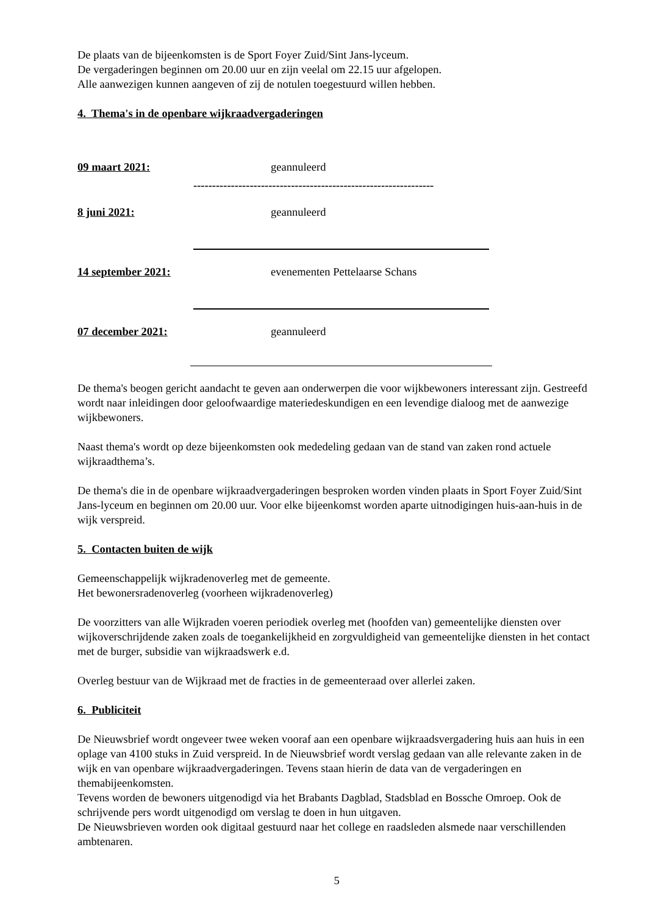De plaats van de bijeenkomsten is de Sport Foyer Zuid/Sint Jans-lyceum.
De vergaderingen beginnen om 20.00 uur en zijn veelal om 22.15 uur afgelopen.
Alle aanwezigen kunnen aangeven of zij de notulen toegestuurd willen hebben.
4. Thema's in de openbare wijkraadvergaderingen
09 maart 2021: geannuleerd
----------------------------------------------------------------
8 juni 2021: geannuleerd
14 september 2021: evenementen Pettelaarse Schans
07 december 2021: geannuleerd
De thema's beogen gericht aandacht te geven aan onderwerpen die voor wijkbewoners interessant zijn. Gestreefd wordt naar inleidingen door geloofwaardige materiedeskundigen en een levendige dialoog met de aanwezige wijkbewoners.
Naast thema's wordt op deze bijeenkomsten ook mededeling gedaan van de stand van zaken rond actuele wijkraadthema’s.
De thema's die in de openbare wijkraadvergaderingen besproken worden vinden plaats in Sport Foyer Zuid/Sint Jans-lyceum en beginnen om 20.00 uur. Voor elke bijeenkomst worden aparte uitnodigingen huis-aan-huis in de wijk verspreid.
5. Contacten buiten de wijk
Gemeenschappelijk wijkradenoverleg met de gemeente.
Het bewonersradenoverleg (voorheen wijkradenoverleg)
De voorzitters van alle Wijkraden voeren periodiek overleg met (hoofden van) gemeentelijke diensten over wijkoverschrijdende zaken zoals de toegankelijkheid en zorgvuldigheid van gemeentelijke diensten in het contact met de burger, subsidie van wijkraadswerk e.d.
Overleg bestuur van de Wijkraad met de fracties in de gemeenteraad over allerlei zaken.
6. Publiciteit
De Nieuwsbrief wordt ongeveer twee weken vooraf aan een openbare wijkraadsvergadering huis aan huis in een oplage van 4100 stuks in Zuid verspreid. In de Nieuwsbrief wordt verslag gedaan van alle relevante zaken in de wijk en van openbare wijkraadvergaderingen. Tevens staan hierin de data van de vergaderingen en themabijeenkomsten.
Tevens worden de bewoners uitgenodigd via het Brabants Dagblad, Stadsblad en Bossche Omroep. Ook de schrijvende pers wordt uitgenodigd om verslag te doen in hun uitgaven.
De Nieuwsbrieven worden ook digitaal gestuurd naar het college en raadsleden alsmede naar verschillenden ambtenaren.
5